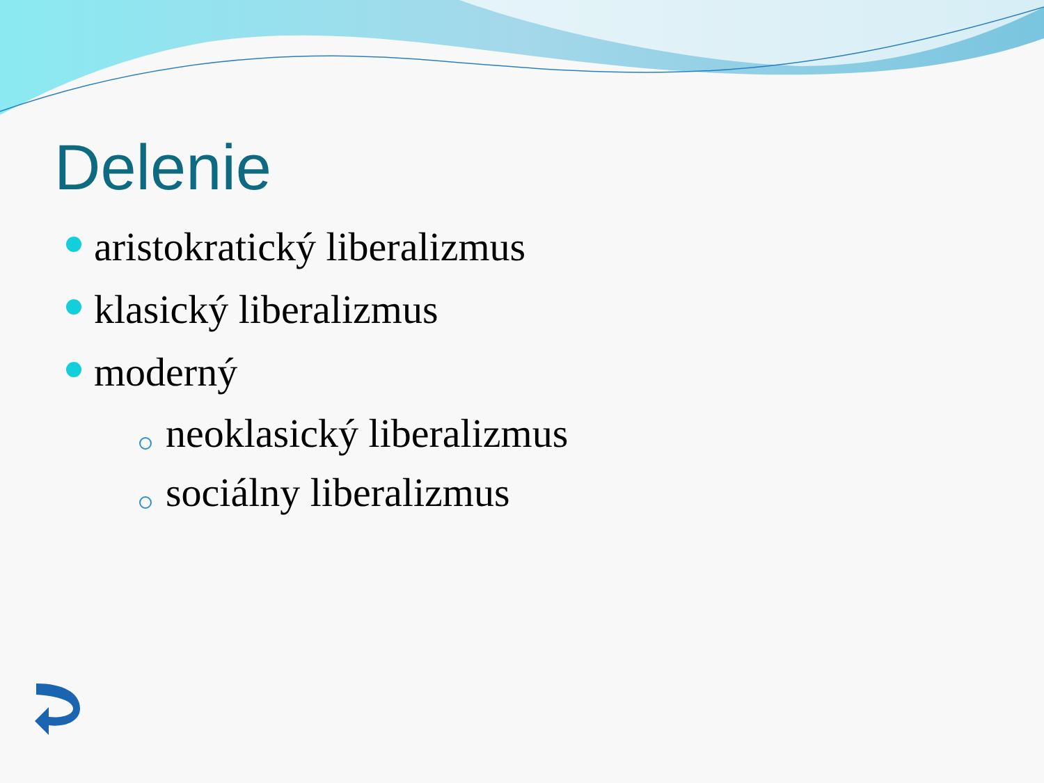Delenie
aristokratický liberalizmus
klasický liberalizmus
moderný
neoklasický liberalizmus
sociálny liberalizmus